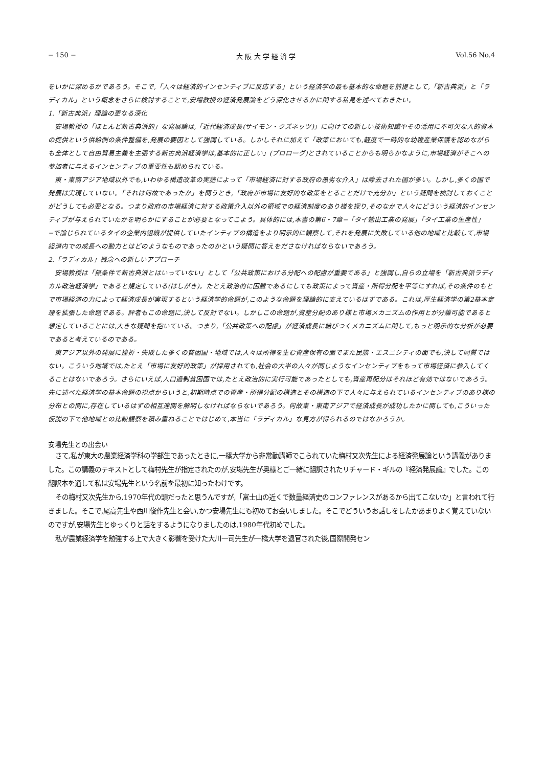− 150 − 大 阪 大 学 経 済 学 Vol.56 No.4
をいかに深めるかであろう。そこで,「人々は経済的インセンティブに反応する」という経済学の最も基本的な命題を前提として,「新古典派」と「ラディカル」という概念をさらに検討することで,安場教授の経済発展論をどう深化させるかに関する私見を述べておきたい。
1.「新古典派」理論の更なる深化
安場教授の「ほとんど新古典派的」な発展論は,「近代経済成長(サイモン・クズネッツ)」に向けての新しい技術知識やその活用に不可欠な人的資本の提供という供給側の条件整備を,発展の要因として強調している。しかしそれに加えて「政策においても,軽度で一時的な幼稚産業保護を認めながらも全体として自由貿易主義を主張する新古典派経済学は,基本的に正しい」(プロローグ)とされていることからも明らかなように,市場経済がそこへの参加者に与えるインセンティブの重要性も認められている。
東・東南アジア地域以外でも,いわゆる構造改革の実施によって「市場経済に対する政府の愚劣な介入」は除去された国が多い。しかし,多くの国で発展は実現していない。「それは何故であったか」を問うとき,「政府が市場に友好的な政策をとることだけで充分か」という疑問を検討しておくことがどうしても必要となる。つまり政府の市場経済に対する政策介入以外の領域での経済制度のあり様を探り,そのなかで人々にどういう経済的インセンティブが与えられていたかを明らかにすることが必要となってこよう。具体的には,本書の第6・7章−「タイ輸出工業の発展」「タイ工業の生産性」−で論じられているタイの企業内組織が提供していたインティブの構造をより明示的に観察して,それを発展に失敗している他の地域と比較して,市場経済内での成長への動力とはどのようなものであったのかという疑問に答えをださなければならないであろう。
2.「ラディカル」概念への新しいアプローチ
安場教授は「無条件で新古典派とはいっていない」として「公共政策における分配への配慮が重要である」と強調し,自らの立場を「新古典派ラディカル政治経済学」であると規定している(はしがき)。たとえ政治的に困難であるにしても政策によって資産・所得分配を平等にすれば,その条件のもとで市場経済の力によって経済成長が実現するという経済学的命題が,このような命題を理論的に支えているはずである。これは,厚生経済学の第2基本定理を拡張した命題である。評者もこの命題に,決して反対でない。しかしこの命題が,資産分配のあり様と市場メカニズムの作用とが分離可能であると想定していることには,大きな疑問を抱いている。つまり,「公共政策への配慮」が経済成長に結びつくメカニズムに関して,もっと明示的な分析が必要であると考えているのである。
東アジア以外の発展に挫折・失敗した多くの貧困国・地域では,人々は所得を生む資産保有の面でまた民族・エスニシティの面でも,決して同質ではない。こういう地域では,たとえ「市場に友好的政策」が採用されても,社会の大半の人々が同じようなインセンティブをもって市場経済に参入してくることはないであろう。さらにいえば,人口過剰貧困国では,たとえ政治的に実行可能であったとしても,資産再配分はそれほど有効ではないであろう。先に述べた経済学の基本命題の視点からいうと,初期時点での資産・所得分配の構造とその構造の下で人々に与えられているインセンティブのあり様の分布との間に,存在しているはずの相互連関を解明しなければならないであろう。何故東・東南アジアで経済成長が成功したかに関しても,こういった仮説の下で他地域との比較観察を積み重ねることではじめて,本当に「ラディカル」な見方が得られるのではなかろうか。
安場先生との出会い
さて,私が東大の農業経済学科の学部生であったときに,一橋大学から非常勤講師でこられていた梅村又次先生による経済発展論という講義がありました。この講義のテキストとして梅村先生が指定されたのが,安場先生が奥様とご一緒に翻訳されたリチャード・ギルの『経済発展論』でした。この翻訳本を通して私は安場先生という名前を最初に知ったわけです。
その梅村又次先生から,1970年代の頭だったと思うんですが,「富士山の近くで数量経済史のコンファレンスがあるから出てこないか」と言われて行きました。そこで,尾高先生や西川俊作先生と会い,かつ安場先生にも初めてお会いしました。そこでどういうお話しをしたかあまりよく覚えていないのですが,安場先生とゆっくりと話をするようになりましたのは,1980年代初めでした。
私が農業経済学を勉強する上で大きく影響を受けた大川一司先生が一橋大学を退官された後,国際開発セン